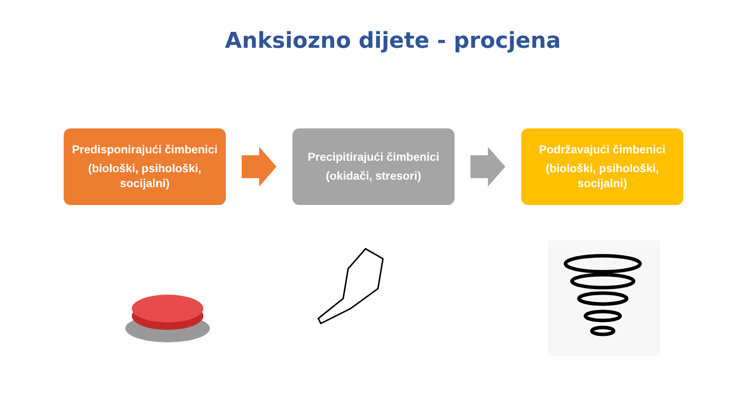Anksiozno dijete - procjena
Predisponirajući čimbenici
(biološki, psihološki, socijalni)
Precipitirajući čimbenici
(okidači, stresori)
Podržavajući čimbenici
(biološki, psihološki, socijalni)